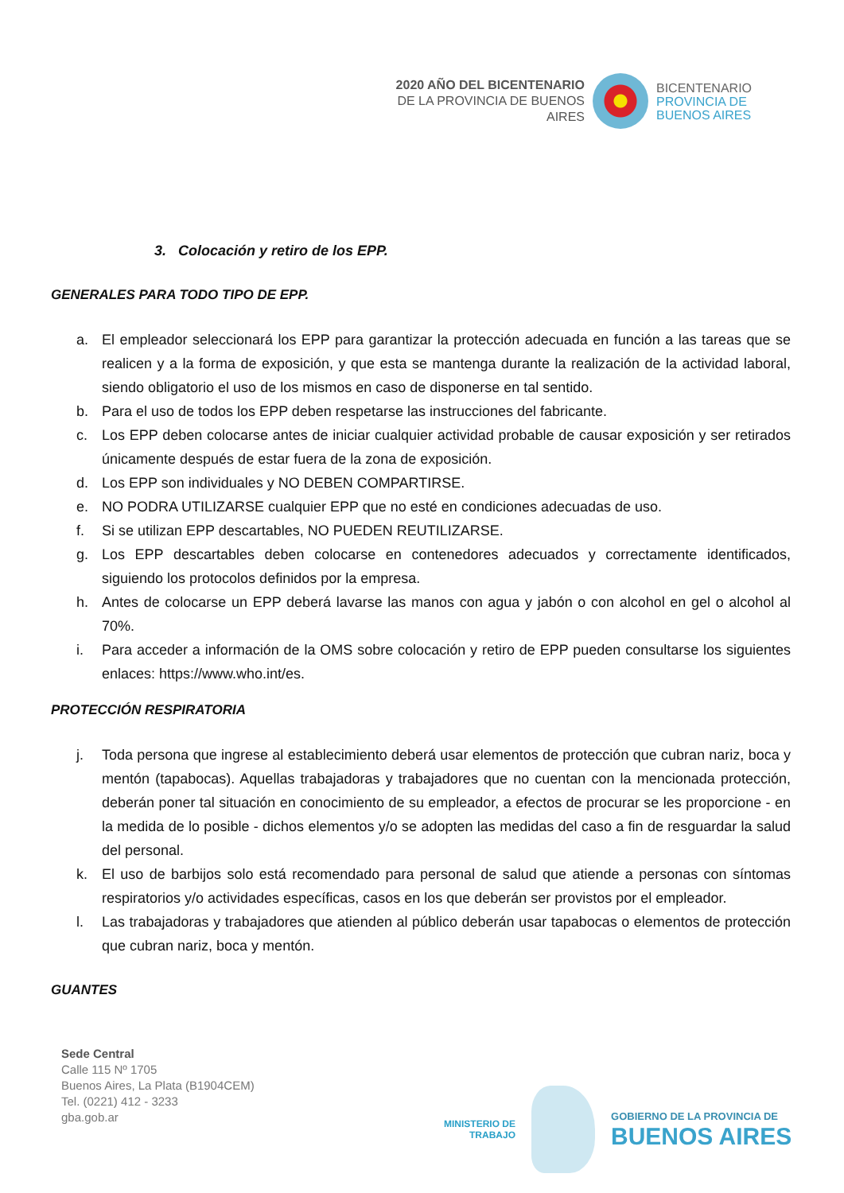2020 AÑO DEL BICENTENARIO
DE LA PROVINCIA DE BUENOS AIRES
BICENTENARIO
PROVINCIA DE
BUENOS AIRES
3. Colocación y retiro de los EPP.
GENERALES PARA TODO TIPO DE EPP.
a. El empleador seleccionará los EPP para garantizar la protección adecuada en función a las tareas que se realicen y a la forma de exposición, y que esta se mantenga durante la realización de la actividad laboral, siendo obligatorio el uso de los mismos en caso de disponerse en tal sentido.
b. Para el uso de todos los EPP deben respetarse las instrucciones del fabricante.
c. Los EPP deben colocarse antes de iniciar cualquier actividad probable de causar exposición y ser retirados únicamente después de estar fuera de la zona de exposición.
d. Los EPP son individuales y NO DEBEN COMPARTIRSE.
e. NO PODRA UTILIZARSE cualquier EPP que no esté en condiciones adecuadas de uso.
f. Si se utilizan EPP descartables, NO PUEDEN REUTILIZARSE.
g. Los EPP descartables deben colocarse en contenedores adecuados y correctamente identificados, siguiendo los protocolos definidos por la empresa.
h. Antes de colocarse un EPP deberá lavarse las manos con agua y jabón o con alcohol en gel o alcohol al 70%.
i. Para acceder a información de la OMS sobre colocación y retiro de EPP pueden consultarse los siguientes enlaces: https://www.who.int/es.
PROTECCIÓN RESPIRATORIA
j. Toda persona que ingrese al establecimiento deberá usar elementos de protección que cubran nariz, boca y mentón (tapabocas). Aquellas trabajadoras y trabajadores que no cuentan con la mencionada protección, deberán poner tal situación en conocimiento de su empleador, a efectos de procurar se les proporcione - en la medida de lo posible - dichos elementos y/o se adopten las medidas del caso a fin de resguardar la salud del personal.
k. El uso de barbijos solo está recomendado para personal de salud que atiende a personas con síntomas respiratorios y/o actividades específicas, casos en los que deberán ser provistos por el empleador.
l. Las trabajadoras y trabajadores que atienden al público deberán usar tapabocas o elementos de protección que cubran nariz, boca y mentón.
GUANTES
Sede Central
Calle 115 Nº 1705
Buenos Aires, La Plata (B1904CEM)
Tel. (0221) 412 - 3233
gba.gob.ar
MINISTERIO DE
TRABAJO
GOBIERNO DE LA PROVINCIA DE
BUENOS AIRES